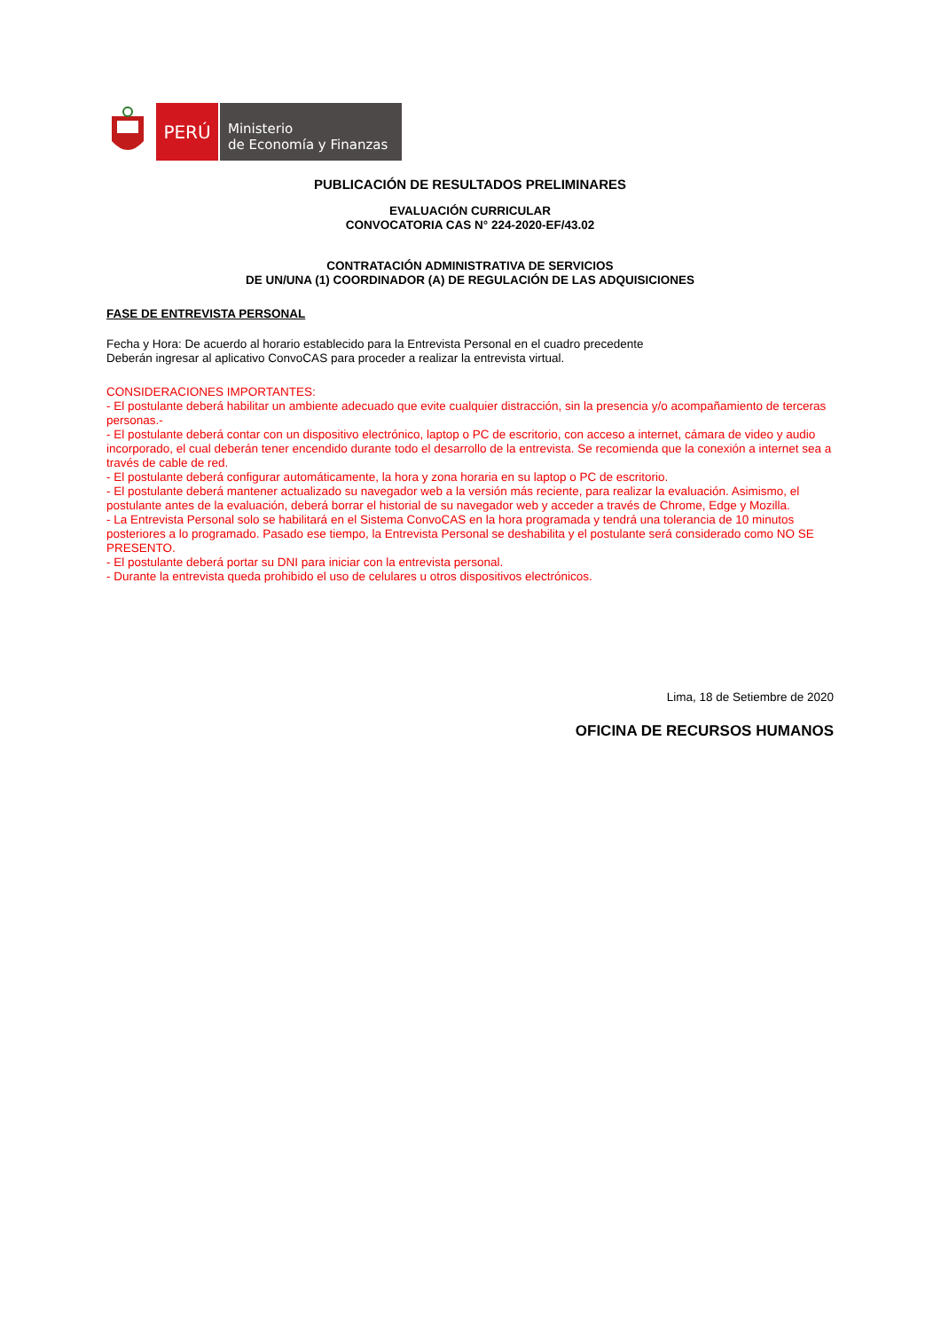PERÚ
Ministerio
de Economía y Finanzas
PUBLICACIÓN DE RESULTADOS PRELIMINARES
EVALUACIÓN CURRICULAR
CONVOCATORIA CAS N° 224-2020-EF/43.02
CONTRATACIÓN ADMINISTRATIVA DE SERVICIOS
DE UN/UNA (1) COORDINADOR (A) DE REGULACIÓN DE LAS ADQUISICIONES
FASE DE ENTREVISTA PERSONAL
Fecha y Hora: De acuerdo al horario establecido para la Entrevista Personal en el cuadro precedente
Deberán ingresar al aplicativo ConvoCAS para proceder a realizar la entrevista virtual.
CONSIDERACIONES IMPORTANTES:
- El postulante deberá habilitar un ambiente adecuado que evite cualquier distracción, sin la presencia y/o acompañamiento de terceras personas.-
- El postulante deberá contar con un dispositivo electrónico, laptop o PC de escritorio, con acceso a internet, cámara de video y audio incorporado, el cual deberán tener encendido durante todo el desarrollo de la entrevista. Se recomienda que la conexión a internet sea a través de cable de red.
- El postulante deberá configurar automáticamente, la hora y zona horaria en su laptop o PC de escritorio.
- El postulante deberá mantener actualizado su navegador web a la versión más reciente, para realizar la evaluación. Asimismo, el postulante antes de la evaluación, deberá borrar el historial de su navegador web y acceder a través de Chrome, Edge y Mozilla.
- La Entrevista Personal solo se habilitará en el Sistema ConvoCAS en la hora programada y tendrá una tolerancia de 10 minutos posteriores a lo programado. Pasado ese tiempo, la Entrevista Personal se deshabilita y el postulante será considerado como NO SE PRESENTO.
- El postulante deberá portar su DNI para iniciar con la entrevista personal.
- Durante la entrevista queda prohibido el uso de celulares u otros dispositivos electrónicos.
Lima, 18 de Setiembre de 2020
OFICINA DE RECURSOS HUMANOS